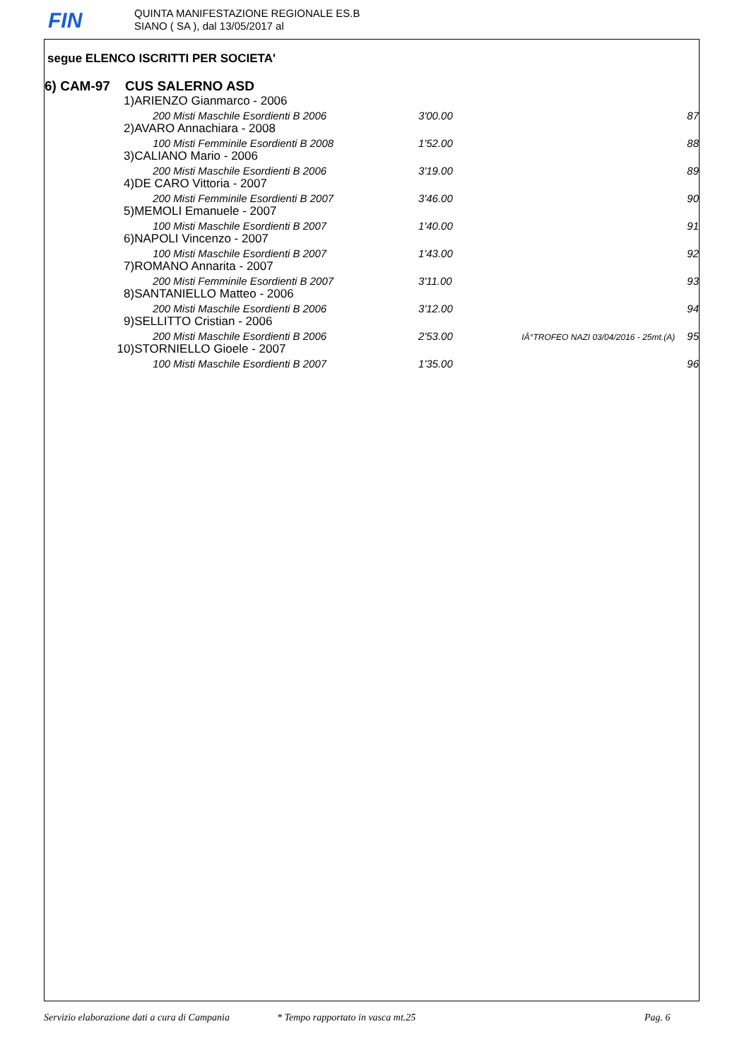FIN
QUINTA MANIFESTAZIONE REGIONALE ES.B
SIANO ( SA ), dal 13/05/2017 al
segue ELENCO ISCRITTI PER SOCIETA'
6) CAM-97 CUS SALERNO ASD
| 1) | ARIENZO Gianmarco - 2006 | | | |
| | 200 Misti Maschile Esordienti B 2006 | 3'00.00 | | 87 |
| 2) | AVARO Annachiara - 2008 | | | |
| | 100 Misti Femminile Esordienti B 2008 | 1'52.00 | | 88 |
| 3) | CALIANO Mario - 2006 | | | |
| | 200 Misti Maschile Esordienti B 2006 | 3'19.00 | | 89 |
| 4) | DE CARO Vittoria - 2007 | | | |
| | 200 Misti Femminile Esordienti B 2007 | 3'46.00 | | 90 |
| 5) | MEMOLI Emanuele - 2007 | | | |
| | 100 Misti Maschile Esordienti B 2007 | 1'40.00 | | 91 |
| 6) | NAPOLI Vincenzo - 2007 | | | |
| | 100 Misti Maschile Esordienti B 2007 | 1'43.00 | | 92 |
| 7) | ROMANO Annarita - 2007 | | | |
| | 200 Misti Femminile Esordienti B 2007 | 3'11.00 | | 93 |
| 8) | SANTANIELLO Matteo - 2006 | | | |
| | 200 Misti Maschile Esordienti B 2006 | 3'12.00 | | 94 |
| 9) | SELLITTO Cristian - 2006 | | | |
| | 200 Misti Maschile Esordienti B 2006 | 2'53.00 | IÂ°TROFEO NAZI 03/04/2016 - 25mt.(A) | 95 |
| 10) | STORNIELLO Gioele - 2007 | | | |
| | 100 Misti Maschile Esordienti B 2007 | 1'35.00 | | 96 |
Servizio elaborazione dati a cura di Campania * Tempo rapportato in vasca mt.25 Pag. 6